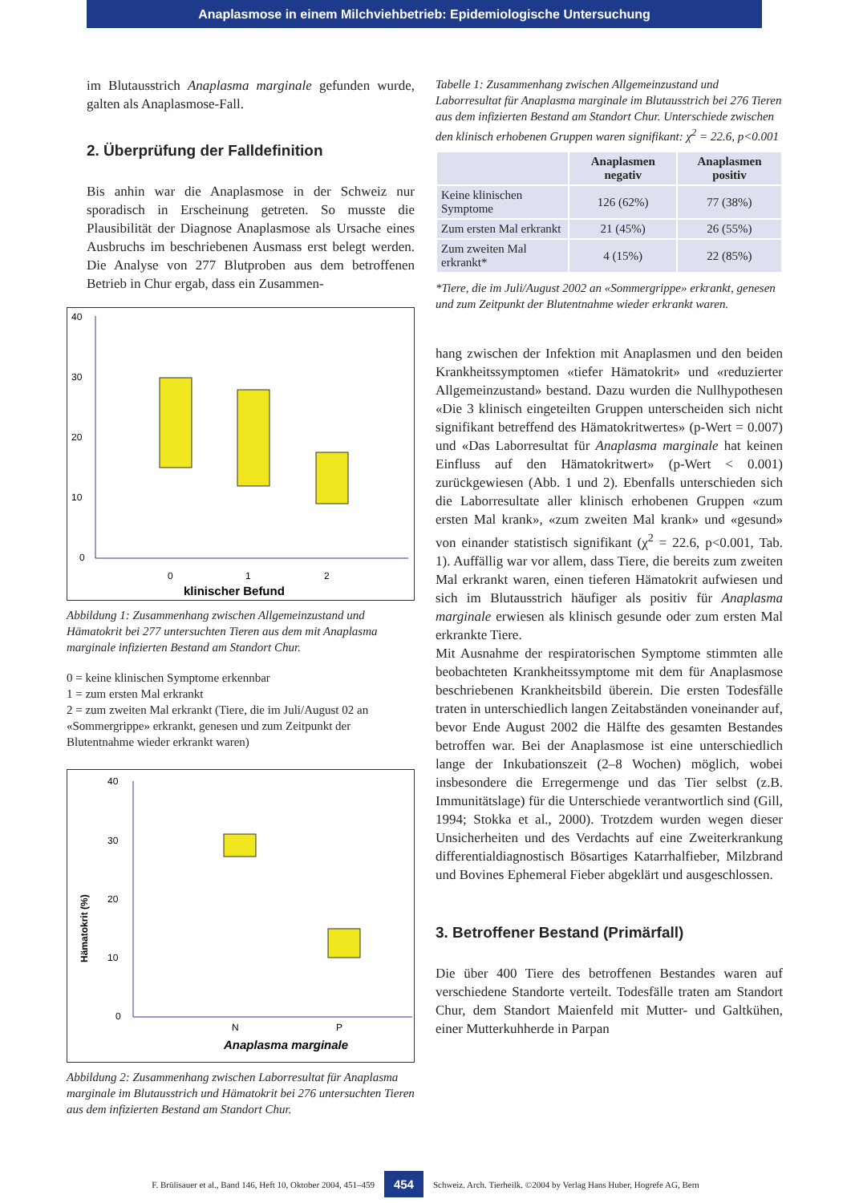Anaplasmose in einem Milchviehbetrieb: Epidemiologische Untersuchung
im Blutausstrich Anaplasma marginale gefunden wurde, galten als Anaplasmose-Fall.
2. Überprüfung der Falldefinition
Bis anhin war die Anaplasmose in der Schweiz nur sporadisch in Erscheinung getreten. So musste die Plausibilität der Diagnose Anaplasmose als Ursache eines Ausbruchs im beschriebenen Ausmass erst belegt werden. Die Analyse von 277 Blutproben aus dem betroffenen Betrieb in Chur ergab, dass ein Zusammen-
40
30
20
10
0
0
1
2
klinischer Befund
Abbildung 1: Zusammenhang zwischen Allgemeinzustand und Hämatokrit bei 277 untersuchten Tieren aus dem mit Anaplasma marginale infizierten Bestand am Standort Chur.
0 = keine klinischen Symptome erkennbar
1 = zum ersten Mal erkrankt
2 = zum zweiten Mal erkrankt (Tiere, die im Juli/August 02 an «Sommergrippe» erkrankt, genesen und zum Zeitpunkt der Blutentnahme wieder erkrankt waren)
40
30
20
10
0
Hämatokrit (%)
N
P
Anaplasma marginale
Abbildung 2: Zusammenhang zwischen Laborresultat für Anaplasma marginale im Blutausstrich und Hämatokrit bei 276 untersuchten Tieren aus dem infizierten Bestand am Standort Chur.
Tabelle 1: Zusammenhang zwischen Allgemeinzustand und Laborresultat für Anaplasma marginale im Blutausstrich bei 276 Tieren aus dem infizierten Bestand am Standort Chur. Unterschiede zwischen den klinisch erhobenen Gruppen waren signifikant: χ<sup>2</sup> = 22.6, p<0.001
| | Anaplasmen negativ | Anaplasmen positiv |
| --- | --- | --- |
| Keine klinischen Symptome | 126 (62%) | 77 (38%) |
| Zum ersten Mal erkrankt | 21 (45%) | 26 (55%) |
| Zum zweiten Mal erkrankt* | 4 (15%) | 22 (85%) |
*Tiere, die im Juli/August 2002 an «Sommergrippe» erkrankt, genesen und zum Zeitpunkt der Blutentnahme wieder erkrankt waren.
hang zwischen der Infektion mit Anaplasmen und den beiden Krankheitssymptomen «tiefer Hämatokrit» und «reduzierter Allgemeinzustand» bestand. Dazu wurden die Nullhypothesen «Die 3 klinisch eingeteilten Gruppen unterscheiden sich nicht signifikant betreffend des Hämatokritwertes» (p-Wert = 0.007) und «Das Laborresultat für Anaplasma marginale hat keinen Einfluss auf den Hämatokritwert» (p-Wert < 0.001) zurückgewiesen (Abb. 1 und 2). Ebenfalls unterschieden sich die Laborresultate aller klinisch erhobenen Gruppen «zum ersten Mal krank», «zum zweiten Mal krank» und «gesund» von einander statistisch signifikant (χ<sup>2</sup> = 22.6, p<0.001, Tab. 1). Auffällig war vor allem, dass Tiere, die bereits zum zweiten Mal erkrankt waren, einen tieferen Hämatokrit aufwiesen und sich im Blutausstrich häufiger als positiv für Anaplasma marginale erwiesen als klinisch gesunde oder zum ersten Mal erkrankte Tiere.
Mit Ausnahme der respiratorischen Symptome stimmten alle beobachteten Krankheitssymptome mit dem für Anaplasmose beschriebenen Krankheitsbild überein. Die ersten Todesfälle traten in unterschiedlich langen Zeitabständen voneinander auf, bevor Ende August 2002 die Hälfte des gesamten Bestandes betroffen war. Bei der Anaplasmose ist eine unterschiedlich lange der Inkubationszeit (2–8 Wochen) möglich, wobei insbesondere die Erregermenge und das Tier selbst (z.B. Immunitätslage) für die Unterschiede verantwortlich sind (Gill, 1994; Stokka et al., 2000). Trotzdem wurden wegen dieser Unsicherheiten und des Verdachts auf eine Zweiterkrankung differentialdiagnostisch Bösartiges Katarrhalfieber, Milzbrand und Bovines Ephemeral Fieber abgeklärt und ausgeschlossen.
3. Betroffener Bestand (Primärfall)
Die über 400 Tiere des betroffenen Bestandes waren auf verschiedene Standorte verteilt. Todesfälle traten am Standort Chur, dem Standort Maienfeld mit Mutter- und Galtkühen, einer Mutterkuhherde in Parpan
F. Brülisauer et al., Band 146, Heft 10, Oktober 2004, 451–459 454 Schweiz. Arch. Tierheilk. ©2004 by Verlag Hans Huber, Hogrefe AG, Bern